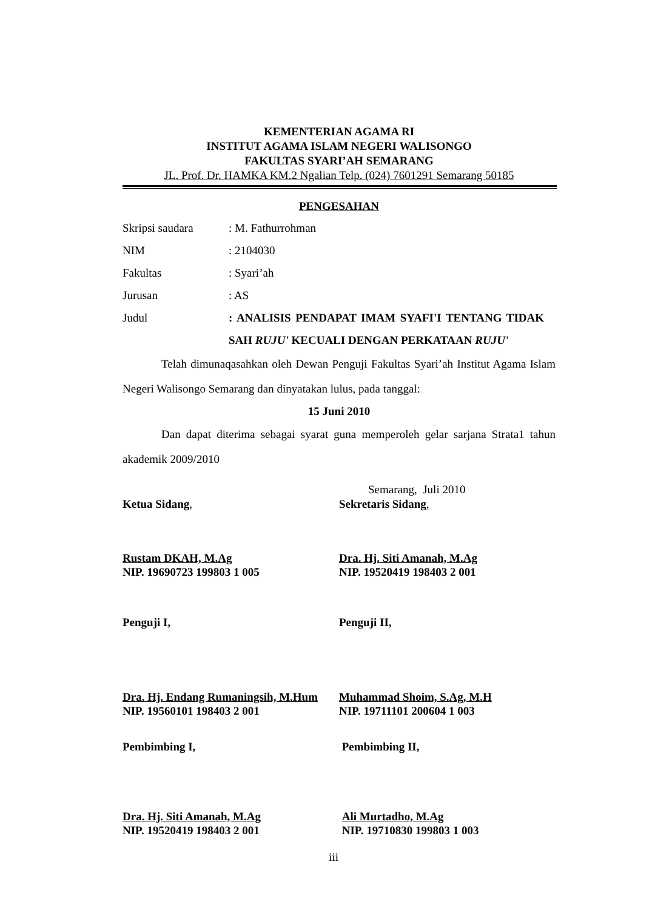KEMENTERIAN AGAMA RI
INSTITUT AGAMA ISLAM NEGERI WALISONGO
FAKULTAS SYARI’AH SEMARANG
JL. Prof. Dr. HAMKA KM.2 Ngalian Telp. (024) 7601291 Semarang 50185
PENGESAHAN
Skripsi saudara: M. Fathurrohman
NIM: 2104030
Fakultas: Syari’ah
Jurusan: AS
Judul: ANALISIS PENDAPAT IMAM SYAFI'I TENTANG TIDAK SAH RUJU' KECUALI DENGAN PERKATAAN RUJU'
Telah dimunaqasahkan oleh Dewan Penguji Fakultas Syari’ah Institut Agama Islam Negeri Walisongo Semarang dan dinyatakan lulus, pada tanggal:
15 Juni 2010
Dan dapat diterima sebagai syarat guna memperoleh gelar sarjana Strata1 tahun akademik 2009/2010
Semarang, Juli 2010
Ketua Sidang, Sekretaris Sidang,
Rustam DKAH, M.Ag
NIP. 19690723 199803 1 005
Dra. Hj. Siti Amanah, M.Ag
NIP. 19520419 198403 2 001
Penguji I, Penguji II,
Dra. Hj. Endang Rumaningsih, M.Hum
NIP. 19560101 198403 2 001
Muhammad Shoim, S.Ag, M.H
NIP. 19711101 200604 1 003
Pembimbing I, Pembimbing II,
Dra. Hj. Siti Amanah, M.Ag
NIP. 19520419 198403 2 001
Ali Murtadho, M.Ag
NIP. 19710830 199803 1 003
iii